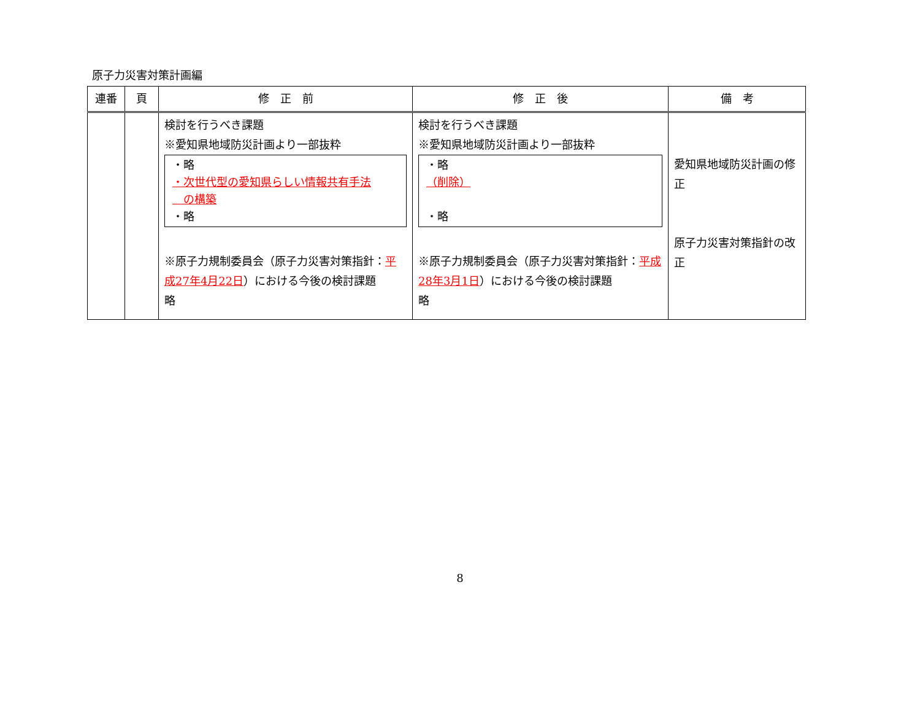原子力災害対策計画編
| 連番 | 頁 | 修 正 前 | 修 正 後 | 備 考 |
| --- | --- | --- | --- | --- |
| | | 検討を行うべき課題 ※愛知県地域防災計画より一部抜粋 ・略 ・次世代型の愛知県らしい情報共有手法 の構築 ・略 ※原子力規制委員会（原子力災害対策指針： 平成27年4月22日 ）における今後の検討課題 略 | 検討を行うべき課題 ※愛知県地域防災計画より一部抜粋 ・略 （削除） ・略 ※原子力規制委員会（原子力災害対策指針： 平成28年3月1日 ）における今後の検討課題 略 | 愛知県地域防災計画の修正 原子力災害対策指針の改正 |
8